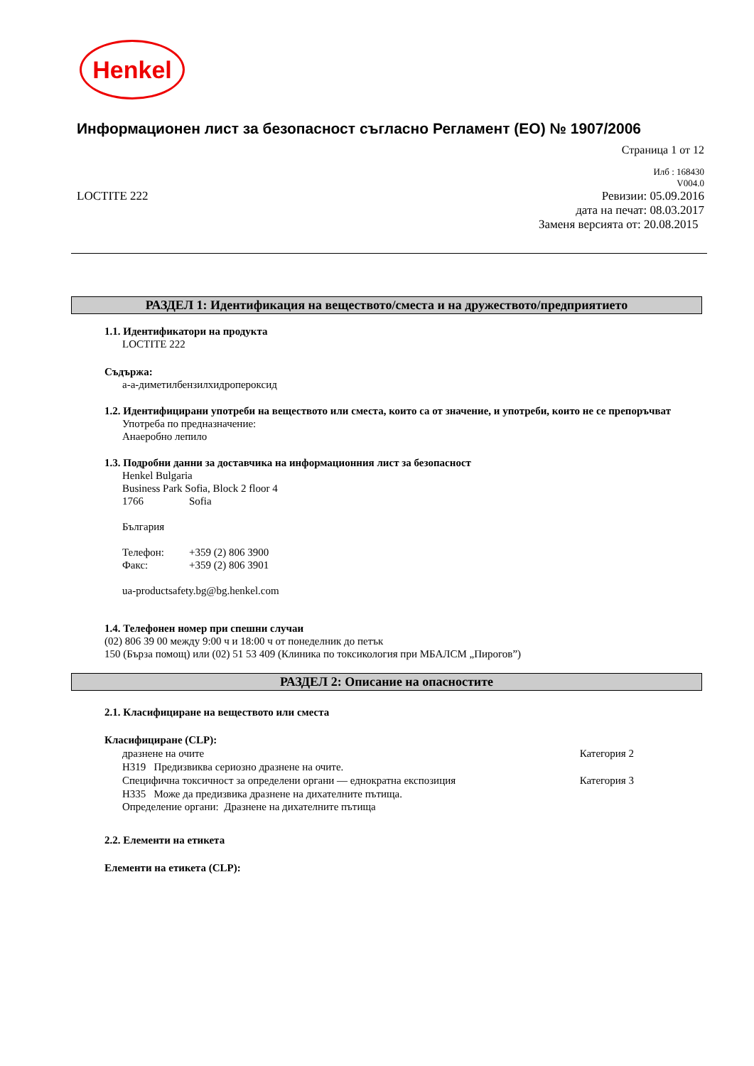Henkel
Информационен лист за безопасност съгласно Регламент (ЕО) № 1907/2006
Страница 1 от 12
Илб : 168430
V004.0
LOCTITE 222 Ревизии: 05.09.2016
дата на печат: 08.03.2017
Заменя версията от: 20.08.2015
РАЗДЕЛ 1: Идентификация на веществото/сместа и на дружеството/предприятието
1.1. Идентификатори на продукта
LOCTITE 222
Съдържа:
а-а-диметилбензилхидропероксид
1.2. Идентифицирани употреби на веществото или сместа, които са от значение, и употреби, които не се препоръчват
Употреба по предназначение:
Анаеробно лепило
1.3. Подробни данни за доставчика на информационния лист за безопасност
Henkel Bulgaria
Business Park Sofia, Block 2 floor 4
1766 Sofia
България
Телефон: +359 (2) 806 3900
Факс: +359 (2) 806 3901
ua-productsafety.bg@bg.henkel.com
1.4. Телефонен номер при спешни случаи
(02) 806 39 00 между 9:00 ч и 18:00 ч от понеделник до петък
150 (Бърза помощ) или (02) 51 53 409 (Клиника по токсикология при МБАЛСМ „Пирогов”)
РАЗДЕЛ 2: Описание на опасностите
2.1. Класифициране на веществото или сместа
Класифициране (CLP):
дразнене на очите Категория 2
H319 Предизвиква сериозно дразнене на очите.
Специфична токсичност за определени органи — еднократна експозиция Категория 3
H335 Може да предизвика дразнене на дихателните пътища.
Определение органи: Дразнене на дихателните пътища
2.2. Елементи на етикета
Елементи на етикета (CLP):